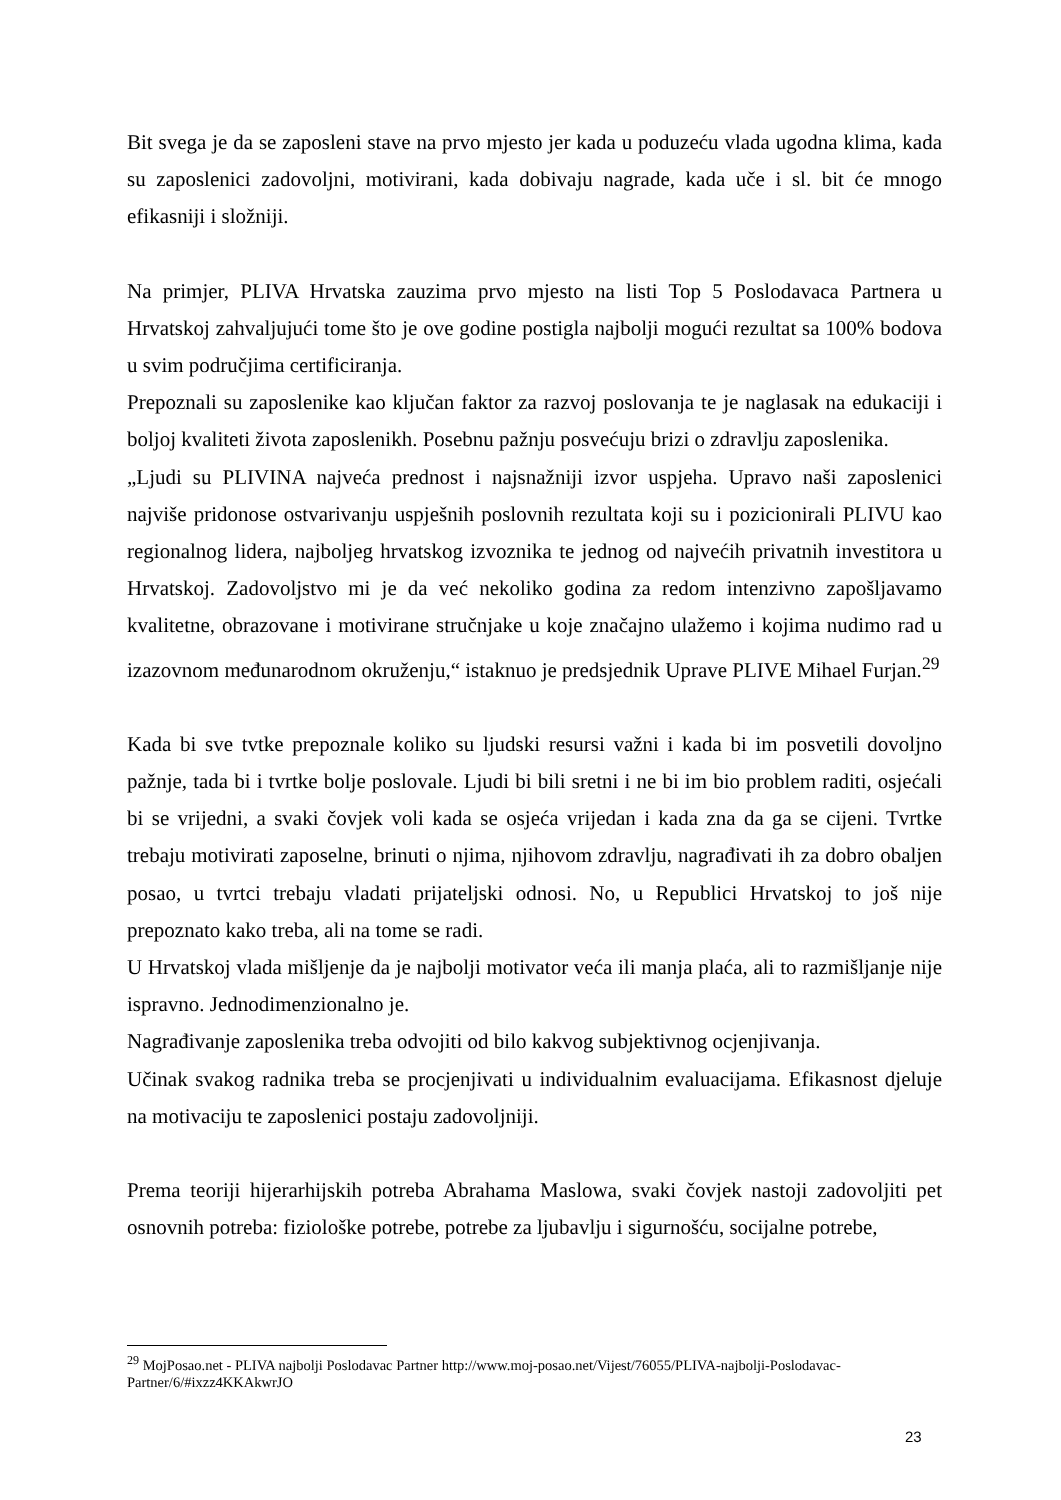Bit svega je da se zaposleni stave na prvo mjesto jer kada u poduzeću vlada ugodna klima, kada su zaposlenici zadovoljni, motivirani, kada dobivaju nagrade, kada uče i sl. bit će mnogo efikasniji i složniji.
Na primjer, PLIVA Hrvatska zauzima prvo mjesto na listi Top 5 Poslodavaca Partnera u Hrvatskoj zahvaljujući tome što je ove godine postigla najbolji mogući rezultat sa 100% bodova u svim područjima certificiranja.
Prepoznali su zaposlenike kao ključan faktor za razvoj poslovanja te je naglasak na edukaciji i boljoj kvaliteti života zaposlenikh. Posebnu pažnju posvećuju brizi o zdravlju zaposlenika.
„Ljudi su PLIVINA najveća prednost i najsnažniji izvor uspjeha. Upravo naši zaposlenici najviše pridonose ostvarivanju uspješnih poslovnih rezultata koji su i pozicionirali PLIVU kao regionalnog lidera, najboljeg hrvatskog izvoznika te jednog od najvećih privatnih investitora u Hrvatskoj. Zadovoljstvo mi je da već nekoliko godina za redom intenzivno zapošljavamo kvalitetne, obrazovane i motivirane stručnjake u koje značajno ulažemo i kojima nudimo rad u izazovnom međunarodnom okruženju,“ istaknuo je predsjednik Uprave PLIVE Mihael Furjan.<sup>29</sup>
Kada bi sve tvtke prepoznale koliko su ljudski resursi važni i kada bi im posvetili dovoljno pažnje, tada bi i tvrtke bolje poslovale. Ljudi bi bili sretni i ne bi im bio problem raditi, osjećali bi se vrijedni, a svaki čovjek voli kada se osjeća vrijedan i kada zna da ga se cijeni. Tvrtke trebaju motivirati zaposelne, brinuti o njima, njihovom zdravlju, nagrađivati ih za dobro obaljen posao, u tvrtci trebaju vladati prijateljski odnosi. No, u Republici Hrvatskoj to još nije prepoznato kako treba, ali na tome se radi.
U Hrvatskoj vlada mišljenje da je najbolji motivator veća ili manja plaća, ali to razmišljanje nije ispravno. Jednodimenzionalno je.
Nagrađivanje zaposlenika treba odvojiti od bilo kakvog subjektivnog ocjenjivanja.
Učinak svakog radnika treba se procjenjivati u individualnim evaluacijama. Efikasnost djeluje na motivaciju te zaposlenici postaju zadovoljniji.
Prema teoriji hijerarhijskih potreba Abrahama Maslowa, svaki čovjek nastoji zadovoljiti pet osnovnih potreba: fiziološke potrebe, potrebe za ljubavlju i sigurnošću, socijalne potrebe,
<sup>29</sup> MojPosao.net - PLIVA najbolji Poslodavac Partner http://www.moj-posao.net/Vijest/76055/PLIVA-najbolji-Poslodavac-Partner/6/#ixzz4KKAkwrJO
23